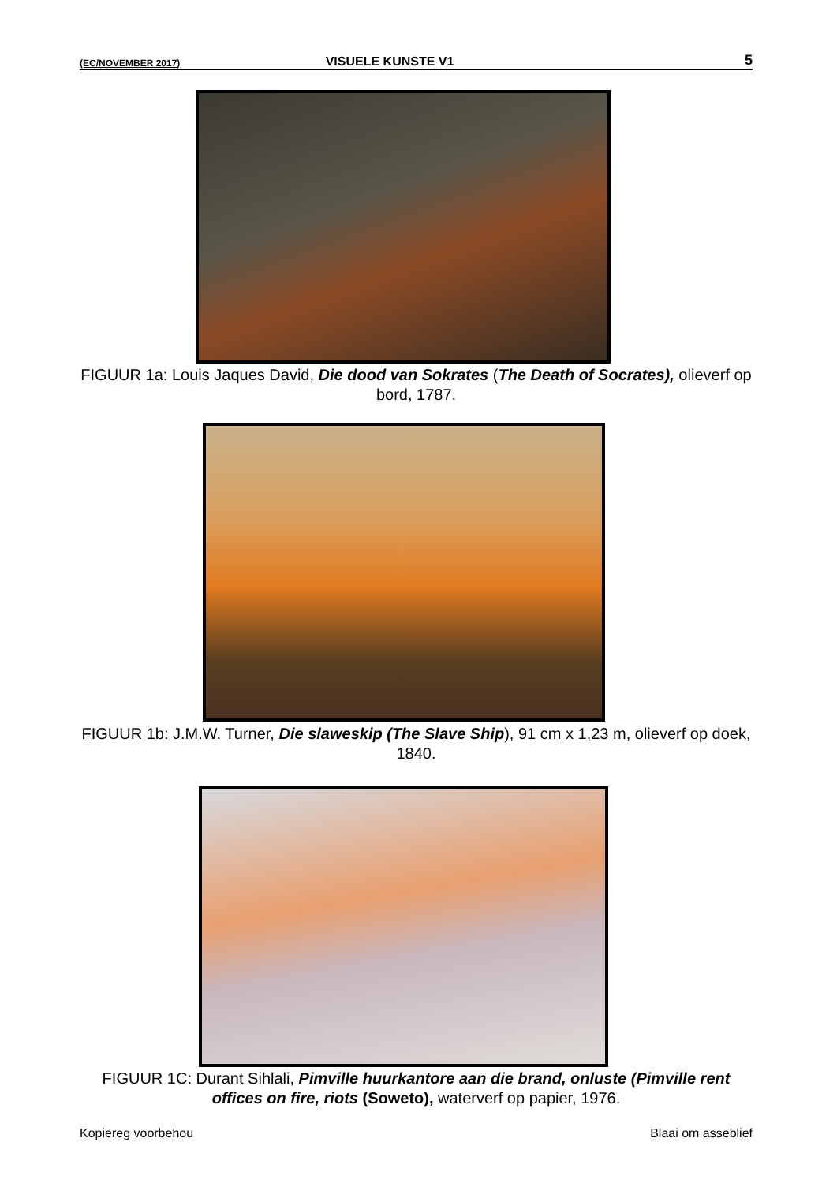(EC/NOVEMBER 2017) VISUELE KUNSTE V1 5
FIGUUR 1a: Louis Jaques David, Die dood van Sokrates (The Death of Socrates), olieverf op bord, 1787.
FIGUUR 1b: J.M.W. Turner, Die slaweskip (The Slave Ship), 91 cm x 1,23 m, olieverf op doek, 1840.
FIGUUR 1C: Durant Sihlali, Pimville huurkantore aan die brand, onluste (Pimville rent offices on fire, riots (Soweto), waterverf op papier, 1976.
Kopiereg voorbehou Blaai om asseblief